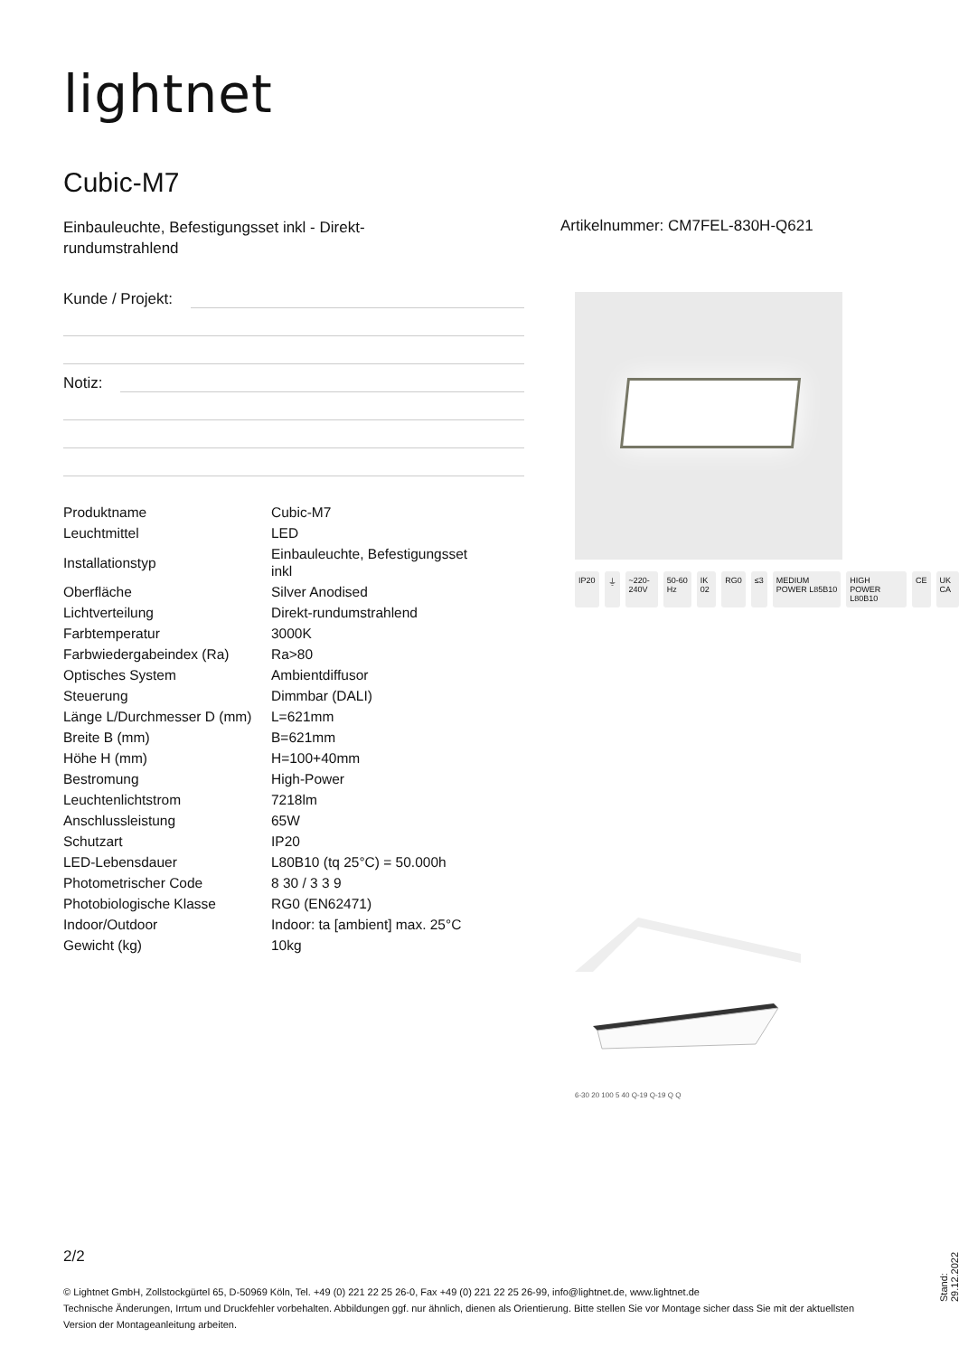lightnet
Cubic-M7
Einbauleuchte, Befestigungsset inkl - Direkt-rundumstrahlend
Artikelnummer: CM7FEL-830H-Q621
Kunde / Projekt:
Notiz:
| Produktname | Cubic-M7 |
| Leuchtmittel | LED |
| Installationstyp | Einbauleuchte, Befestigungsset inkl |
| Oberfläche | Silver Anodised |
| Lichtverteilung | Direkt-rundumstrahlend |
| Farbtemperatur | 3000K |
| Farbwiedergabeindex (Ra) | Ra>80 |
| Optisches System | Ambientdiffusor |
| Steuerung | Dimmbar (DALI) |
| Länge L/Durchmesser D (mm) | L=621mm |
| Breite B (mm) | B=621mm |
| Höhe H (mm) | H=100+40mm |
| Bestromung | High-Power |
| Leuchtenlichtstrom | 7218lm |
| Anschlussleistung | 65W |
| Schutzart | IP20 |
| LED-Lebensdauer | L80B10 (tq 25°C) = 50.000h |
| Photometrischer Code | 8 30 / 3 3 9 |
| Photobiologische Klasse | RG0 (EN62471) |
| Indoor/Outdoor | Indoor: ta [ambient] max. 25°C |
| Gewicht (kg) | 10kg |
IP20 ⏚ ~220-240V 50-60 Hz IK 02 RG0 ≤3 MEDIUM POWER L85B10 HIGH POWER L80B10 CE UK CA
6-30 20 100 5 40 Q-19 Q-19 Q Q
2/2
© Lightnet GmbH, Zollstockgürtel 65, D-50969 Köln, Tel. +49 (0) 221 22 25 26-0, Fax +49 (0) 221 22 25 26-99, info@lightnet.de, www.lightnet.de
Technische Änderungen, Irrtum und Druckfehler vorbehalten. Abbildungen ggf. nur ähnlich, dienen als Orientierung. Bitte stellen Sie vor Montage sicher dass Sie mit der aktuellsten Version der Montageanleitung arbeiten.
Stand: 29.12.2022